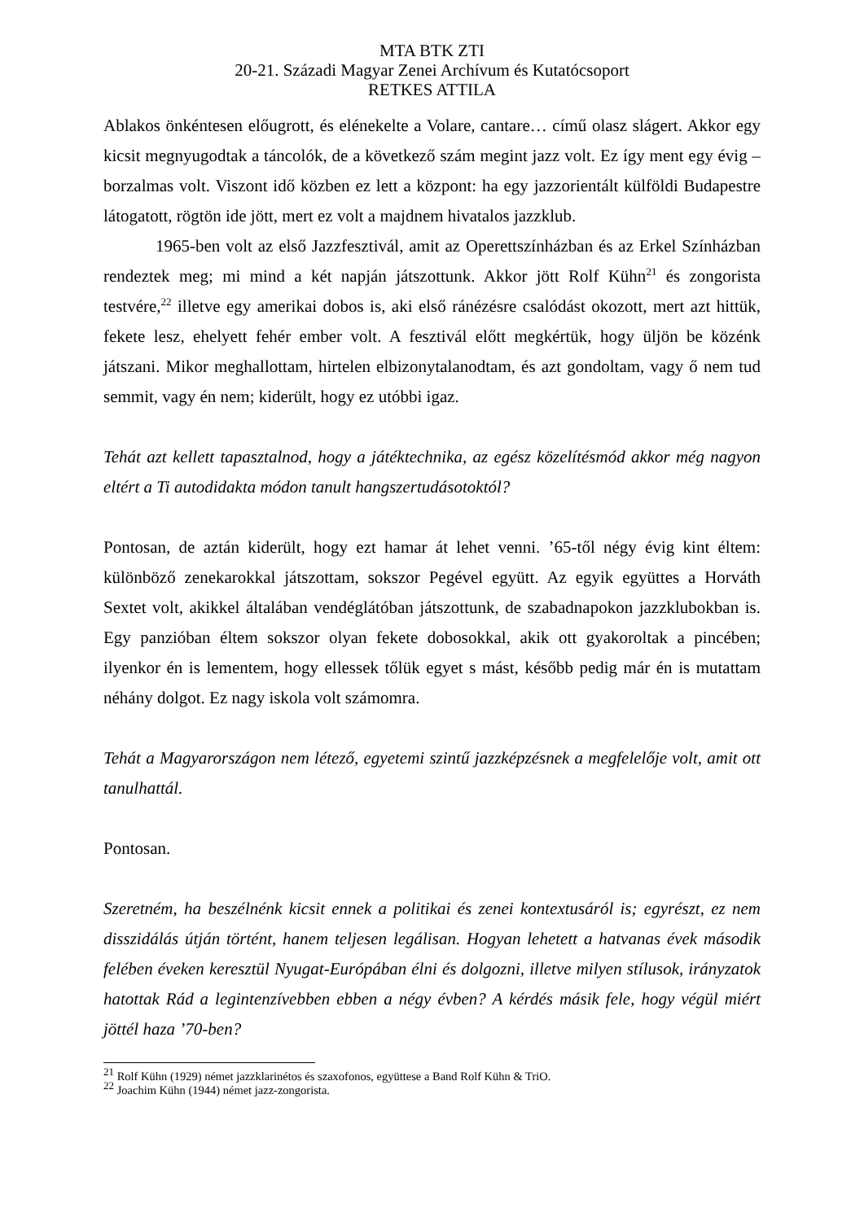MTA BTK ZTI
20-21. Századi Magyar Zenei Archívum és Kutatócsoport
RETKES ATTILA
Ablakos önkéntesen előugrott, és elénekelte a Volare, cantare… című olasz slágert. Akkor egy kicsit megnyugodtak a táncolók, de a következő szám megint jazz volt. Ez így ment egy évig – borzalmas volt. Viszont idő közben ez lett a központ: ha egy jazzorientált külföldi Budapestre látogatott, rögtön ide jött, mert ez volt a majdnem hivatalos jazzklub.
1965-ben volt az első Jazzfesztivál, amit az Operettszínházban és az Erkel Színházban rendeztek meg; mi mind a két napján játszottunk. Akkor jött Rolf Kühn<sup>21</sup> és zongorista testvére,<sup>22</sup> illetve egy amerikai dobos is, aki első ránézésre csalódást okozott, mert azt hittük, fekete lesz, ehelyett fehér ember volt. A fesztivál előtt megkértük, hogy üljön be közénk játszani. Mikor meghallottam, hirtelen elbizonytalanodtam, és azt gondoltam, vagy ő nem tud semmit, vagy én nem; kiderült, hogy ez utóbbi igaz.
Tehát azt kellett tapasztalnod, hogy a játéktechnika, az egész közelítésmód akkor még nagyon eltért a Ti autodidakta módon tanult hangszertudásotoktól?
Pontosan, de aztán kiderült, hogy ezt hamar át lehet venni. ’65-től négy évig kint éltem: különböző zenekarokkal játszottam, sokszor Pegével együtt. Az egyik együttes a Horváth Sextet volt, akikkel általában vendéglátóban játszottunk, de szabadnapokon jazzklubokban is. Egy panzióban éltem sokszor olyan fekete dobosokkal, akik ott gyakoroltak a pincében; ilyenkor én is lementem, hogy ellessek tőlük egyet s mást, később pedig már én is mutattam néhány dolgot. Ez nagy iskola volt számomra.
Tehát a Magyarországon nem létező, egyetemi szintű jazzképzésnek a megfelelője volt, amit ott tanulhattál.
Pontosan.
Szeretném, ha beszélnénk kicsit ennek a politikai és zenei kontextusáról is; egyrészt, ez nem disszidálás útján történt, hanem teljesen legálisan. Hogyan lehetett a hatvanas évek második felében éveken keresztül Nyugat-Európában élni és dolgozni, illetve milyen stílusok, irányzatok hatottak Rád a legintenzívebben ebben a négy évben? A kérdés másik fele, hogy végül miért jöttél haza ’70-ben?
<sup>21</sup> Rolf Kühn (1929) német jazzklarinétos és szaxofonos, együttese a Band Rolf Kühn & TriO.
<sup>22</sup> Joachim Kühn (1944) német jazz-zongorista.